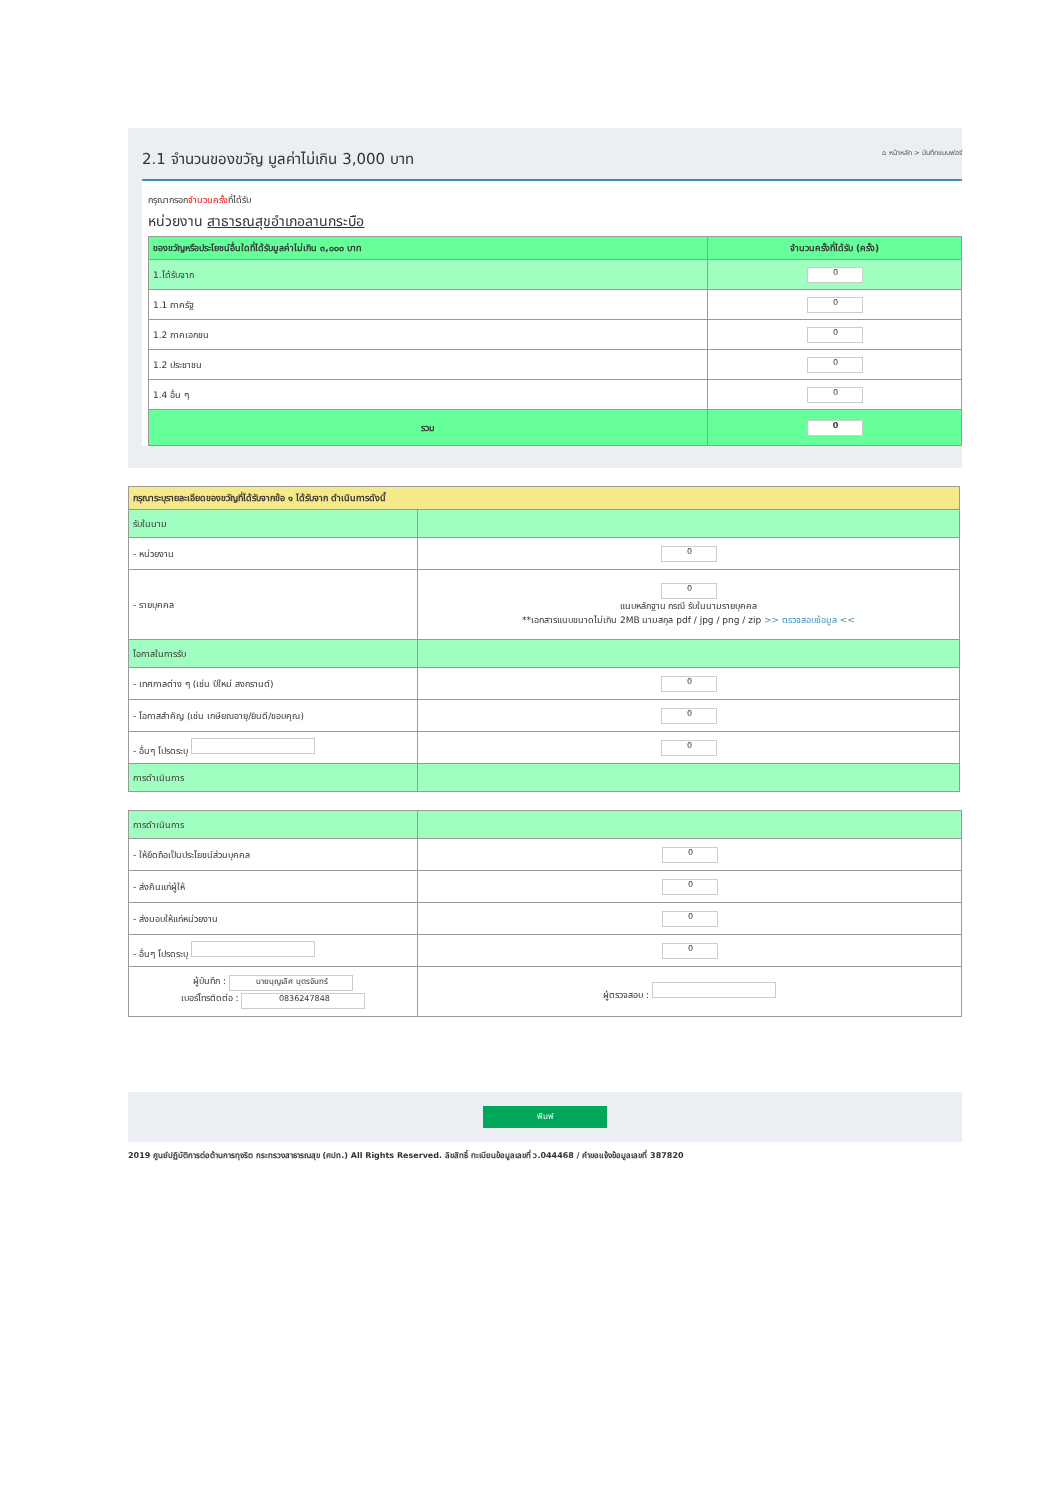2.1 จำนวนของขวัญ มูลค่าไม่เกิน 3,000 บาท ⌂ หน้าหลัก > บันทึกแบบฟอร์
กรุณากรอกจำนวนครั้งที่ได้รับ
หน่วยงาน สาธารณสุขอำเภอลานกระบือ
| ของขวัญหรือประโยชน์อื่นใดที่ได้รับมูลค่าไม่เกิน ๓,๐๐๐ บาท | จำนวนครั้งที่ได้รับ (ครั้ง) |
| --- | --- |
| 1.ได้รับจาก | 0 |
| 1.1 ภาครัฐ | 0 |
| 1.2 ภาคเอกชน | 0 |
| 1.2 ประชาชน | 0 |
| 1.4 อื่น ๆ | 0 |
| รวม | 0 |
| กรุณาระบุรายละเอียดของขวัญที่ได้รับจากข้อ ๑ ได้รับจาก ดำเนินการดังนี้ | |
| รับในนาม | |
| - หน่วยงาน | 0 |
| - รายบุคคล | 0 แนบหลักฐาน กรณี รับในนามรายบุคคล **เอกสารแนบขนาดไม่เกิน 2MB นามสกุล pdf / jpg / png / zip >> ตรวจสอบข้อมูล << |
| โอกาสในการรับ | |
| - เทศกาลต่าง ๆ (เช่น ปีใหม่ สงกรานต์) | 0 |
| - โอกาสสำคัญ (เช่น เกษียณอายุ/ยินดี/ขอบคุณ) | 0 |
| - อื่นๆ โปรดระบุ | 0 |
| การดำเนินการ | |
| การดำเนินการ | |
| - ให้ยึดถือเป็นประโยชน์ส่วนบุคคล | 0 |
| - ส่งคืนแก่ผู้ให้ | 0 |
| - ส่งมอบให้แก่หน่วยงาน | 0 |
| - อื่นๆ โปรดระบุ | 0 |
| ผู้บันทึก : นายบุญเลิศ บุตรจันทร์ เบอร์โทรติดต่อ : 0836247848 | ผู้ตรวจสอบ : |
พิมพ์
2019 ศูนย์ปฏิบัติการต่อต้านการทุจริต กระทรวงสาธารณสุข (ศปท.) All Rights Reserved. ลิขสิทธิ์ ทะเบียนข้อมูลเลขที่ ว.044468 / คำขอแจ้งข้อมูลเลขที่ 387820